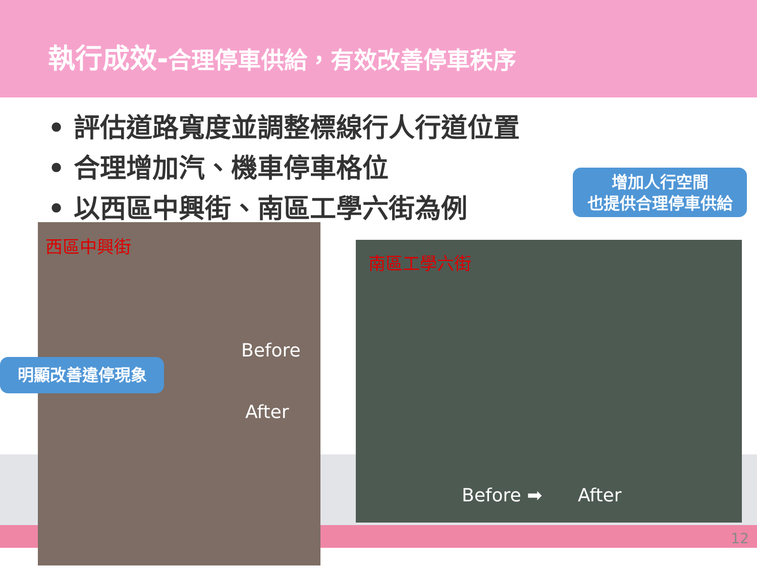執行成效-合理停車供給，有效改善停車秩序
• 評估道路寬度並調整標線行人行道位置
• 合理增加汽、機車停車格位
• 以西區中興街、南區工學六街為例
西區中興街
南區工學六街
Before
After
Before ➡ After
明顯改善違停現象
增加人行空間
也提供合理停車供給
12